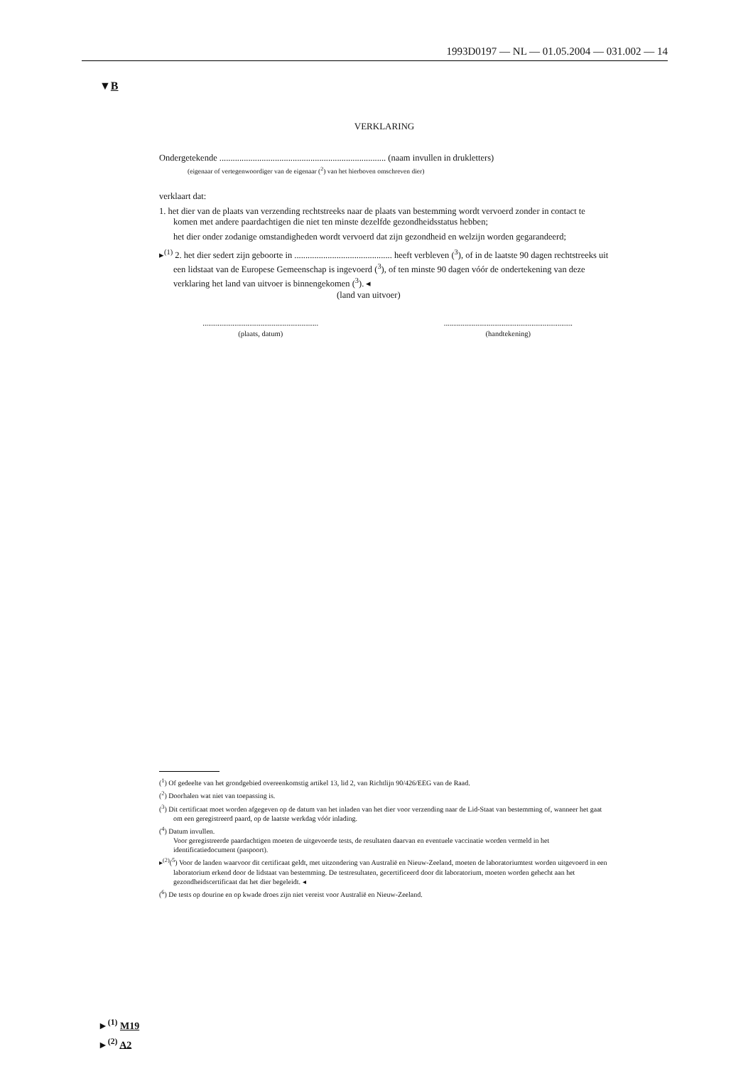1993D0197 — NL — 01.05.2004 — 031.002 — 14
▼B
VERKLARING
Ondergetekende ........................................................................... (naam invullen in drukletters)
(eigenaar of vertegenwoordiger van de eigenaar (<sup>2</sup>) van het hierboven omschreven dier)
verklaart dat:
1. het dier van de plaats van verzending rechtstreeks naar de plaats van bestemming wordt vervoerd zonder in contact te komen met andere paardachtigen die niet ten minste dezelfde gezondheidsstatus hebben;
het dier onder zodanige omstandigheden wordt vervoerd dat zijn gezondheid en welzijn worden gegarandeerd;
▸<sup>(1)</sup> 2. het dier sedert zijn geboorte in ............................................ heeft verbleven (<sup>3</sup>), of in de laatste 90 dagen rechtstreeks uit een lidstaat van de Europese Gemeenschap is ingevoerd (<sup>3</sup>), of ten minste 90 dagen vóór de ondertekening van deze verklaring het land van uitvoer is binnengekomen (<sup>3</sup>). ◂
(land van uitvoer)
..............................................................
(plaats, datum)
.....................................................................
(handtekening)
(<sup>1</sup>) Of gedeelte van het grondgebied overeenkomstig artikel 13, lid 2, van Richtlijn 90/426/EEG van de Raad.
(<sup>2</sup>) Doorhalen wat niet van toepassing is.
(<sup>3</sup>) Dit certificaat moet worden afgegeven op de datum van het inladen van het dier voor verzending naar de Lid-Staat van bestemming of, wanneer het gaat om een geregistreerd paard, op de laatste werkdag vóór inlading.
(<sup>4</sup>) Datum invullen.
Voor geregistreerde paardachtigen moeten de uitgevoerde tests, de resultaten daarvan en eventuele vaccinatie worden vermeld in het identificatiedocument (paspoort).
▸<sup>(2)</sup>(<sup>5</sup>) Voor de landen waarvoor dit certificaat geldt, met uitzondering van Australië en Nieuw-Zeeland, moeten de laboratoriumtest worden uitgevoerd in een laboratorium erkend door de lidstaat van bestemming. De testresultaten, gecertificeerd door dit laboratorium, moeten worden gehecht aan het gezondheidscertificaat dat het dier begeleidt. ◂
(<sup>6</sup>) De tests op dourine en op kwade droes zijn niet vereist voor Australië en Nieuw-Zeeland.
►<sup>(1)</sup> M19
►<sup>(2)</sup> A2